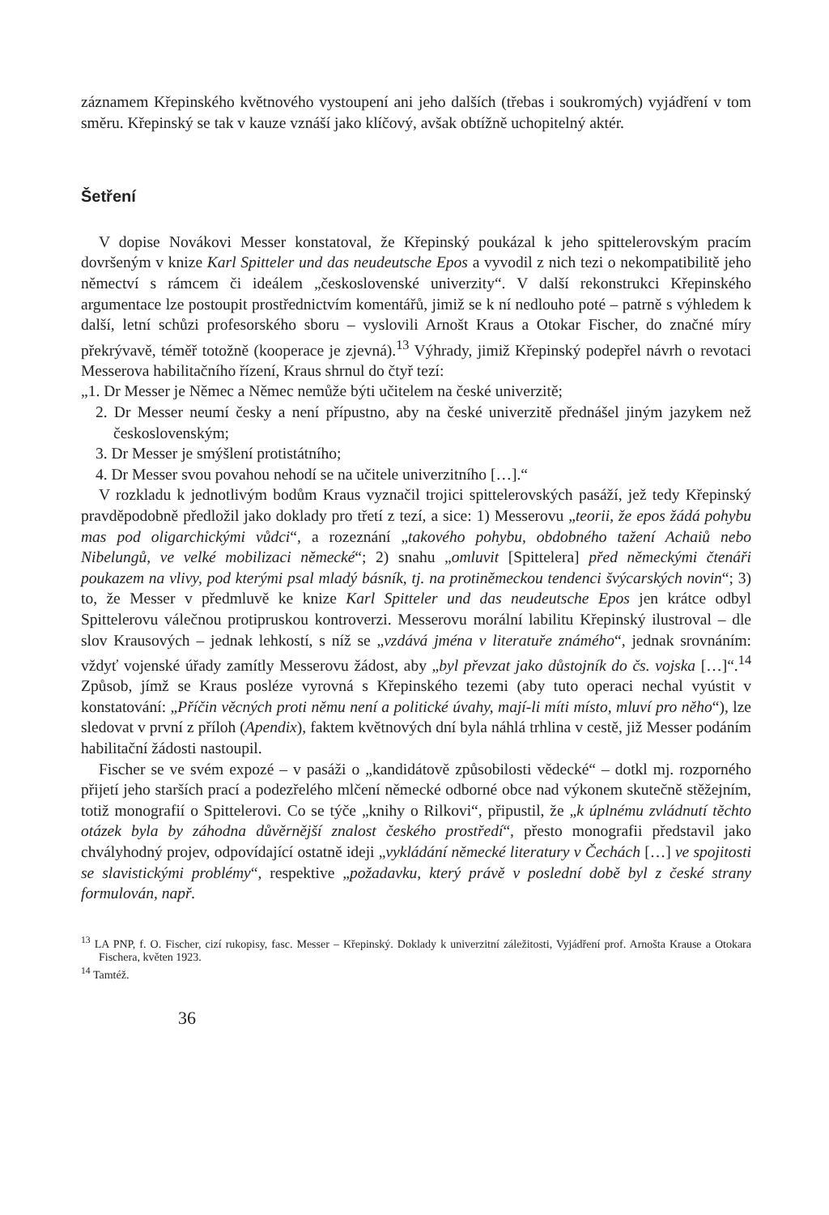záznamem Křepinského květnového vystoupení ani jeho dalších (třebas i soukromých) vyjádření v tom směru. Křepinský se tak v kauze vznáší jako klíčový, avšak obtížně uchopitelný aktér.
Šetření
V dopise Novákovi Messer konstatoval, že Křepinský poukázal k jeho spittelerovským pracím dovršeným v knize Karl Spitteler und das neudeutsche Epos a vyvodil z nich tezi o nekompatibilitě jeho němectví s rámcem či ideálem „československé univerzity“. V další rekonstrukci Křepinského argumentace lze postoupit prostřednictvím komentářů, jimiž se k ní nedlouho poté – patrně s výhledem k další, letní schůzi profesorského sboru – vyslovili Arnošt Kraus a Otokar Fischer, do značné míry překrývavě, téměř totožně (kooperace je zjevná).<sup>13</sup> Výhrady, jimiž Křepinský podepřel návrh o revotaci Messerova habilitačního řízení, Kraus shrnul do čtyř tezí:
„1. Dr Messer je Němec a Němec nemůže býti učitelem na české univerzitě;
2. Dr Messer neumí česky a není přípustno, aby na české univerzitě přednášel jiným jazykem než československým;
3. Dr Messer je smýšlení protistátního;
4. Dr Messer svou povahou nehodí se na učitele univerzitního […].“
V rozkladu k jednotlivým bodům Kraus vyznačil trojici spittelerovských pasáží, jež tedy Křepinský pravděpodobně předložil jako doklady pro třetí z tezí, a sice: 1) Messerovu „teorii, že epos žádá pohybu mas pod oligarchickými vůdci“, a rozeznání „takového pohybu, obdobného tažení Achaiů nebo Nibelungů, ve velké mobilizaci německé“; 2) snahu „omluvit [Spittelera] před německými čtenáři poukazem na vlivy, pod kterými psal mladý básník, tj. na protiněmeckou tendenci švýcarských novin“; 3) to, že Messer v předmluvě ke knize Karl Spitteler und das neudeutsche Epos jen krátce odbyl Spittelerovu válečnou protipruskou kontroverzi. Messerovu morální labilitu Křepinský ilustroval – dle slov Krausových – jednak lehkostí, s níž se „vzdává jména v literatuře známého“, jednak srovnáním: vždyť vojenské úřady zamítly Messerovu žádost, aby „byl převzat jako důstojník do čs. vojska […]“.<sup>14</sup> Způsob, jímž se Kraus posléze vyrovná s Křepinského tezemi (aby tuto operaci nechal vyústit v konstatování: „Příčin věcných proti němu není a politické úvahy, mají-li míti místo, mluví pro něho“), lze sledovat v první z příloh (Apendix), faktem květnových dní byla náhlá trhlina v cestě, již Messer podáním habilitační žádosti nastoupil.
Fischer se ve svém expozé – v pasáži o „kandidátově způsobilosti vědecké“ – dotkl mj. rozporného přijetí jeho starších prací a podezřelého mlčení německé odborné obce nad výkonem skutečně stěžejním, totiž monografií o Spittelerovi. Co se týče „knihy o Rilkovi“, připustil, že „k úplnému zvládnutí těchto otázek byla by záhodna důvěrnější znalost českého prostředí“, přesto monografii představil jako chvályhodný projev, odpovídající ostatně ideji „vykládání německé literatury v Čechách […] ve spojitosti se slavistickými problémy“, respektive „požadavku, který právě v poslední době byl z české strany formulován, např.
<sup>13</sup> LA PNP, f. O. Fischer, cizí rukopisy, fasc. Messer – Křepinský. Doklady k univerzitní záležitosti, Vyjádření prof. Arnošta Krause a Otokara Fischera, květen 1923.
<sup>14</sup> Tamtéž.
36